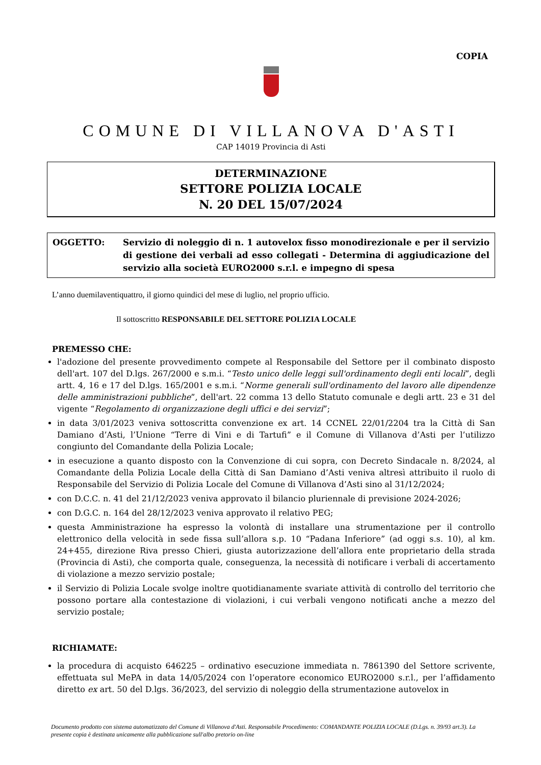COPIA
COMUNE DI VILLANOVA D'ASTI
CAP 14019 Provincia di Asti
DETERMINAZIONE
SETTORE POLIZIA LOCALE
N. 20 DEL 15/07/2024
OGGETTO: Servizio di noleggio di n. 1 autovelox fisso monodirezionale e per il servizio di gestione dei verbali ad esso collegati - Determina di aggiudicazione del servizio alla società EURO2000 s.r.l. e impegno di spesa
L’anno duemilaventiquattro, il giorno quindici del mese di luglio, nel proprio ufficio.
Il sottoscritto RESPONSABILE DEL SETTORE POLIZIA LOCALE
PREMESSO CHE:
l'adozione del presente provvedimento compete al Responsabile del Settore per il combinato disposto dell'art. 107 del D.lgs. 267/2000 e s.m.i. “Testo unico delle leggi sull'ordinamento degli enti locali”, degli artt. 4, 16 e 17 del D.lgs. 165/2001 e s.m.i. “Norme generali sull'ordinamento del lavoro alle dipendenze delle amministrazioni pubbliche”, dell'art. 22 comma 13 dello Statuto comunale e degli artt. 23 e 31 del vigente “Regolamento di organizzazione degli uffici e dei servizi”;
in data 3/01/2023 veniva sottoscritta convenzione ex art. 14 CCNEL 22/01/2204 tra la Città di San Damiano d’Asti, l’Unione “Terre di Vini e di Tartufi” e il Comune di Villanova d’Asti per l’utilizzo congiunto del Comandante della Polizia Locale;
in esecuzione a quanto disposto con la Convenzione di cui sopra, con Decreto Sindacale n. 8/2024, al Comandante della Polizia Locale della Città di San Damiano d’Asti veniva altresì attribuito il ruolo di Responsabile del Servizio di Polizia Locale del Comune di Villanova d’Asti sino al 31/12/2024;
con D.C.C. n. 41 del 21/12/2023 veniva approvato il bilancio pluriennale di previsione 2024-2026;
con D.G.C. n. 164 del 28/12/2023 veniva approvato il relativo PEG;
questa Amministrazione ha espresso la volontà di installare una strumentazione per il controllo elettronico della velocità in sede fissa sull’allora s.p. 10 “Padana Inferiore” (ad oggi s.s. 10), al km. 24+455, direzione Riva presso Chieri, giusta autorizzazione dell’allora ente proprietario della strada (Provincia di Asti), che comporta quale, conseguenza, la necessità di notificare i verbali di accertamento di violazione a mezzo servizio postale;
il Servizio di Polizia Locale svolge inoltre quotidianamente svariate attività di controllo del territorio che possono portare alla contestazione di violazioni, i cui verbali vengono notificati anche a mezzo del servizio postale;
RICHIAMATE:
la procedura di acquisto 646225 – ordinativo esecuzione immediata n. 7861390 del Settore scrivente, effettuata sul MePA in data 14/05/2024 con l’operatore economico EURO2000 s.r.l., per l’affidamento diretto ex art. 50 del D.lgs. 36/2023, del servizio di noleggio della strumentazione autovelox in
Documento prodotto con sistema automatizzato del Comune di Villanova d'Asti. Responsabile Procedimento: COMANDANTE POLIZIA LOCALE (D.Lgs. n. 39/93 art.3). La presente copia è destinata unicamente alla pubblicazione sull'albo pretorio on-line